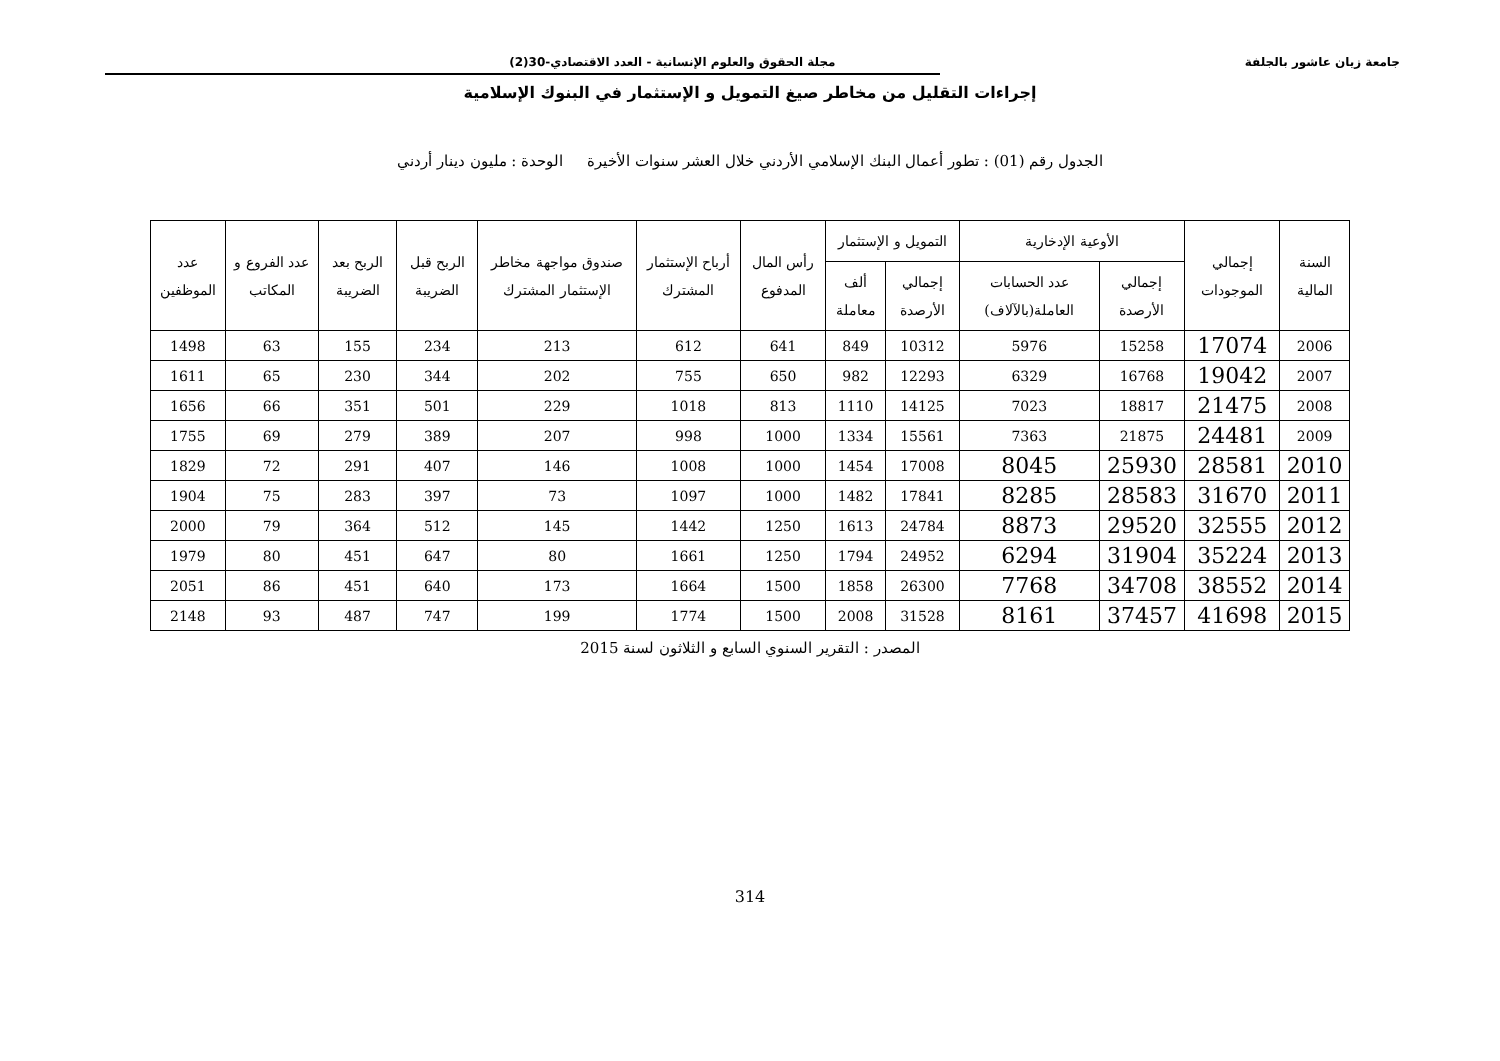جامعة زيان عاشور بالجلفة مجلة الحقوق والعلوم الإنسانية - العدد الاقتصادي-30(2)
إجراءات التقليل من مخاطر صيغ التمويل و الإستثمار في البنوك الإسلامية
الجدول رقم (01) : تطور أعمال البنك الإسلامي الأردني خلال العشر سنوات الأخيرة الوحدة : مليون دينار أردني
| السنة المالية | إجمالي الموجودات | الأوعية الإدخارية | | التمويل و الإستثمار | | رأس المال المدفوع | أرباح الإستثمار المشترك | صندوق مواجهة مخاطر الإستثمار المشترك | الربح قبل الضريبة | الربح بعد الضريبة | عدد الفروع و المكاتب | عدد الموظفين |
| --- | --- | --- | --- | --- | --- | --- | --- | --- | --- | --- | --- | --- |
| | | إجمالي الأرصدة | عدد الحسابات العاملة(بالآلاف) | إجمالي الأرصدة | ألف معاملة | | | | | | | |
| 2006 | 17074 | 15258 | 5976 | 10312 | 849 | 641 | 612 | 213 | 234 | 155 | 63 | 1498 |
| 2007 | 19042 | 16768 | 6329 | 12293 | 982 | 650 | 755 | 202 | 344 | 230 | 65 | 1611 |
| 2008 | 21475 | 18817 | 7023 | 14125 | 1110 | 813 | 1018 | 229 | 501 | 351 | 66 | 1656 |
| 2009 | 24481 | 21875 | 7363 | 15561 | 1334 | 1000 | 998 | 207 | 389 | 279 | 69 | 1755 |
| 2010 | 28581 | 25930 | 8045 | 17008 | 1454 | 1000 | 1008 | 146 | 407 | 291 | 72 | 1829 |
| 2011 | 31670 | 28583 | 8285 | 17841 | 1482 | 1000 | 1097 | 73 | 397 | 283 | 75 | 1904 |
| 2012 | 32555 | 29520 | 8873 | 24784 | 1613 | 1250 | 1442 | 145 | 512 | 364 | 79 | 2000 |
| 2013 | 35224 | 31904 | 6294 | 24952 | 1794 | 1250 | 1661 | 80 | 647 | 451 | 80 | 1979 |
| 2014 | 38552 | 34708 | 7768 | 26300 | 1858 | 1500 | 1664 | 173 | 640 | 451 | 86 | 2051 |
| 2015 | 41698 | 37457 | 8161 | 31528 | 2008 | 1500 | 1774 | 199 | 747 | 487 | 93 | 2148 |
المصدر : التقرير السنوي السابع و الثلاثون لسنة 2015
314